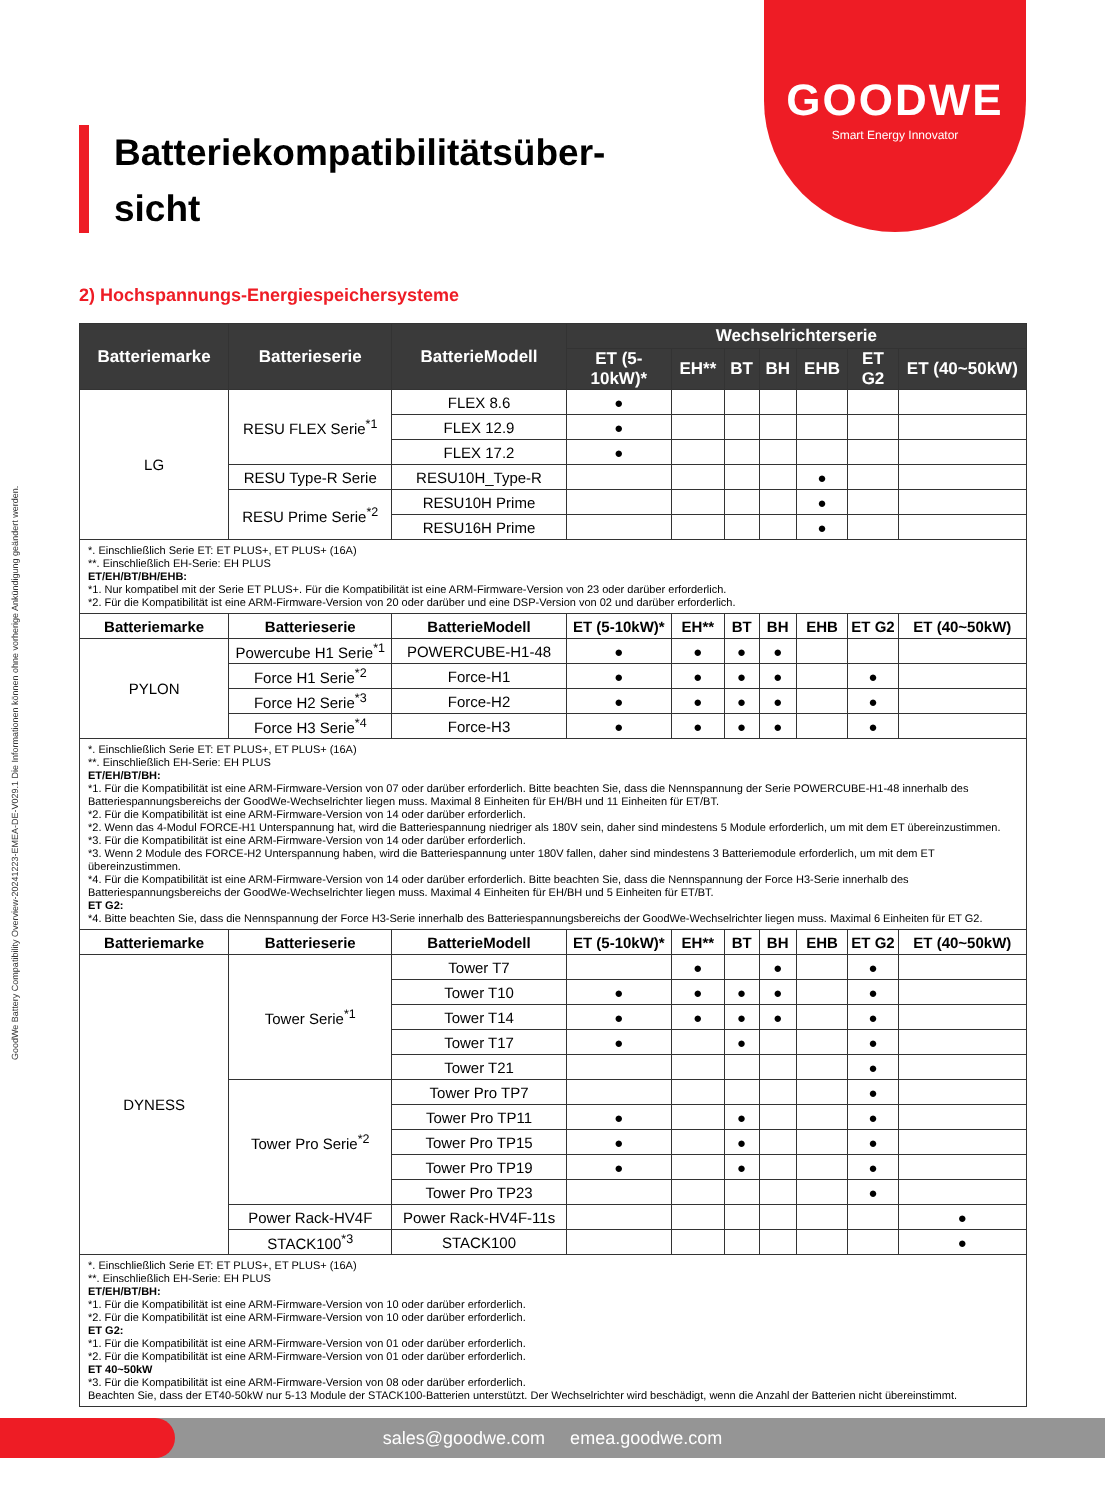GOODWE
Smart Energy Innovator
GoodWe Battery Compatibility Overview-20241223-EMEA-DE-V029.1 Die Informationen können ohne vorherige Ankündigung geändert werden.
Batteriekompatibilitätsüber-
sicht
2) Hochspannungs-Energiespeichersysteme
| Batteriemarke | Batterieserie | BatterieModell | Wechselrichterserie | | | | | | |
| --- | --- | --- | --- | --- | --- | --- | --- | --- | --- |
| | | | ET (5-10kW)* | EH** | BT | BH | EHB | ET G2 | ET (40~50kW) |
| LG | RESU FLEX Serie<sup>*1</sup> | FLEX 8.6 | ● | | | | | | |
| | | FLEX 12.9 | ● | | | | | | |
| | | FLEX 17.2 | ● | | | | | | |
| | RESU Type-R Serie | RESU10H_Type-R | | | | | ● | | |
| | RESU Prime Serie<sup>*2</sup> | RESU10H Prime | | | | | ● | | |
| | | RESU16H Prime | | | | | ● | | |
| *. Einschließlich Serie ET: ET PLUS+, ET PLUS+ (16A) **. Einschließlich EH-Serie: EH PLUS ET/EH/BT/BH/EHB: *1. Nur kompatibel mit der Serie ET PLUS+. Für die Kompatibilität ist eine ARM-Firmware-Version von 23 oder darüber erforderlich. *2. Für die Kompatibilität ist eine ARM-Firmware-Version von 20 oder darüber und eine DSP-Version von 02 und darüber erforderlich. | | | | | | | | | |
| Batteriemarke | Batterieserie | BatterieModell | ET (5-10kW)* | EH** | BT | BH | EHB | ET G2 | ET (40~50kW) |
| PYLON | Powercube H1 Serie<sup>*1</sup> | POWERCUBE-H1-48 | ● | ● | ● | ● | | | |
| | Force H1 Serie<sup>*2</sup> | Force-H1 | ● | ● | ● | ● | | ● | |
| | Force H2 Serie<sup>*3</sup> | Force-H2 | ● | ● | ● | ● | | ● | |
| | Force H3 Serie<sup>*4</sup> | Force-H3 | ● | ● | ● | ● | | ● | |
| *. Einschließlich Serie ET: ET PLUS+, ET PLUS+ (16A) **. Einschließlich EH-Serie: EH PLUS ET/EH/BT/BH: *1. Für die Kompatibilität ist eine ARM-Firmware-Version von 07 oder darüber erforderlich. Bitte beachten Sie, dass die Nennspannung der Serie POWERCUBE-H1-48 innerhalb des Batteriespannungsbereichs der GoodWe-Wechselrichter liegen muss. Maximal 8 Einheiten für EH/BH und 11 Einheiten für ET/BT. *2. Für die Kompatibilität ist eine ARM-Firmware-Version von 14 oder darüber erforderlich. *2. Wenn das 4-Modul FORCE-H1 Unterspannung hat, wird die Batteriespannung niedriger als 180V sein, daher sind mindestens 5 Module erforderlich, um mit dem ET übereinzustimmen. *3. Für die Kompatibilität ist eine ARM-Firmware-Version von 14 oder darüber erforderlich. *3. Wenn 2 Module des FORCE-H2 Unterspannung haben, wird die Batteriespannung unter 180V fallen, daher sind mindestens 3 Batteriemodule erforderlich, um mit dem ET übereinzustimmen. *4. Für die Kompatibilität ist eine ARM-Firmware-Version von 14 oder darüber erforderlich. Bitte beachten Sie, dass die Nennspannung der Force H3-Serie innerhalb des Batteriespannungsbereichs der GoodWe-Wechselrichter liegen muss. Maximal 4 Einheiten für EH/BH und 5 Einheiten für ET/BT. ET G2: *4. Bitte beachten Sie, dass die Nennspannung der Force H3-Serie innerhalb des Batteriespannungsbereichs der GoodWe-Wechselrichter liegen muss. Maximal 6 Einheiten für ET G2. | | | | | | | | | |
| Batteriemarke | Batterieserie | BatterieModell | ET (5-10kW)* | EH** | BT | BH | EHB | ET G2 | ET (40~50kW) |
| DYNESS | Tower Serie<sup>*1</sup> | Tower T7 | | ● | | ● | | ● | |
| | | Tower T10 | ● | ● | ● | ● | | ● | |
| | | Tower T14 | ● | ● | ● | ● | | ● | |
| | | Tower T17 | ● | | ● | | | ● | |
| | | Tower T21 | | | | | | ● | |
| | Tower Pro Serie<sup>*2</sup> | Tower Pro TP7 | | | | | | ● | |
| | | Tower Pro TP11 | ● | | ● | | | ● | |
| | | Tower Pro TP15 | ● | | ● | | | ● | |
| | | Tower Pro TP19 | ● | | ● | | | ● | |
| | | Tower Pro TP23 | | | | | | ● | |
| | Power Rack-HV4F | Power Rack-HV4F-11s | | | | | | | ● |
| | STACK100<sup>*3</sup> | STACK100 | | | | | | | ● |
| *. Einschließlich Serie ET: ET PLUS+, ET PLUS+ (16A) **. Einschließlich EH-Serie: EH PLUS ET/EH/BT/BH: *1. Für die Kompatibilität ist eine ARM-Firmware-Version von 10 oder darüber erforderlich. *2. Für die Kompatibilität ist eine ARM-Firmware-Version von 10 oder darüber erforderlich. ET G2: *1. Für die Kompatibilität ist eine ARM-Firmware-Version von 01 oder darüber erforderlich. *2. Für die Kompatibilität ist eine ARM-Firmware-Version von 01 oder darüber erforderlich. ET 40~50kW *3. Für die Kompatibilität ist eine ARM-Firmware-Version von 08 oder darüber erforderlich. Beachten Sie, dass der ET40-50kW nur 5-13 Module der STACK100-Batterien unterstützt. Der Wechselrichter wird beschädigt, wenn die Anzahl der Batterien nicht übereinstimmt. | | | | | | | | | |
sales@goodwe.com emea.goodwe.com